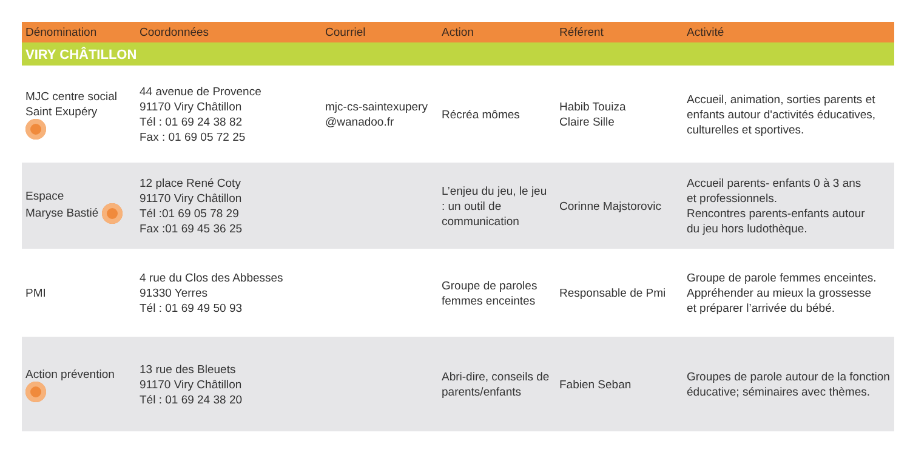| Dénomination | Coordonnées | Courriel | Action | Référent | Activité |
| --- | --- | --- | --- | --- | --- |
| VIRY CHÂTILLON | | | | | |
| MJC centre social Saint Exupéry | 44 avenue de Provence 91170 Viry Châtillon Tél : 01 69 24 38 82 Fax : 01 69 05 72 25 | mjc-cs-saintexupery @wanadoo.fr | Récréa mômes | Habib Touiza Claire Sille | Accueil, animation, sorties parents et enfants autour d'activités éducatives, culturelles et sportives. |
| Espace Maryse Bastié | 12 place René Coty 91170 Viry Châtillon Tél :01 69 05 78 29 Fax :01 69 45 36 25 | | L’enjeu du jeu, le jeu : un outil de communication | Corinne Majstorovic | Accueil parents- enfants 0 à 3 ans et professionnels. Rencontres parents-enfants autour du jeu hors ludothèque. |
| PMI | 4 rue du Clos des Abbesses 91330 Yerres Tél : 01 69 49 50 93 | | Groupe de paroles femmes enceintes | Responsable de Pmi | Groupe de parole femmes enceintes. Appréhender au mieux la grossesse et préparer l’arrivée du bébé. |
| Action prévention | 13 rue des Bleuets 91170 Viry Châtillon Tél : 01 69 24 38 20 | | Abri-dire, conseils de parents/enfants | Fabien Seban | Groupes de parole autour de la fonction éducative; séminaires avec thèmes. |